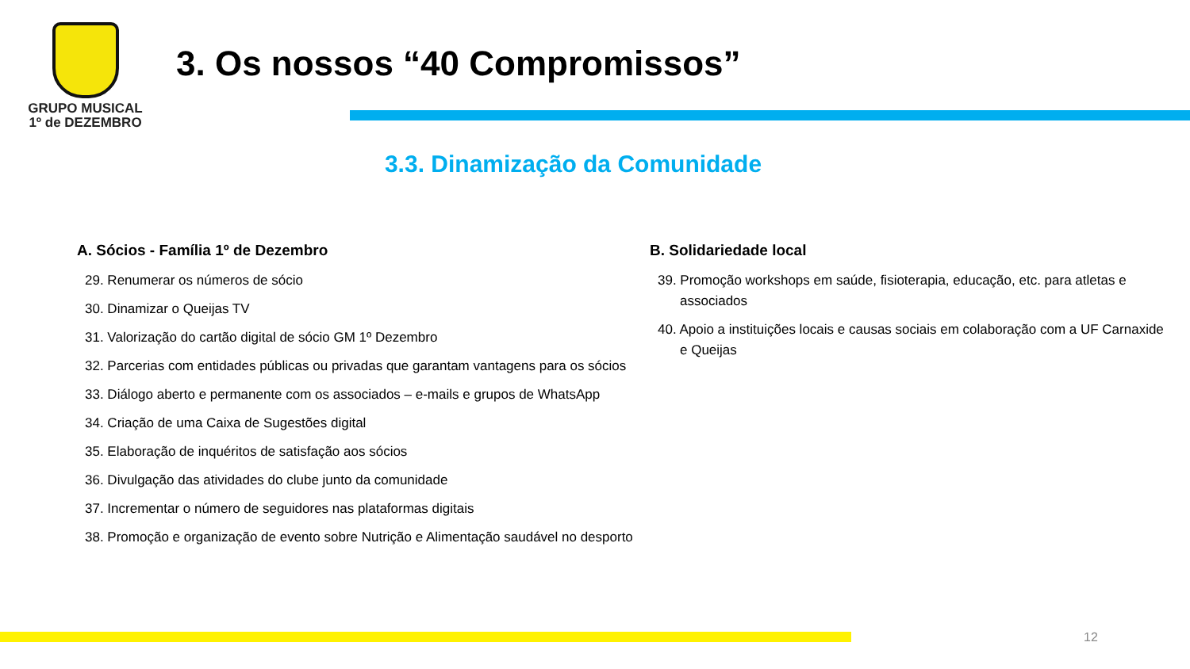GRUPO MUSICAL
1º de DEZEMBRO
3. Os nossos “40 Compromissos”
3.3. Dinamização da Comunidade
A. Sócios - Família 1º de Dezembro
29. Renumerar os números de sócio
30. Dinamizar o Queijas TV
31. Valorização do cartão digital de sócio GM 1º Dezembro
32. Parcerias com entidades públicas ou privadas que garantam vantagens para os sócios
33. Diálogo aberto e permanente com os associados – e-mails e grupos de WhatsApp
34. Criação de uma Caixa de Sugestões digital
35. Elaboração de inquéritos de satisfação aos sócios
36. Divulgação das atividades do clube junto da comunidade
37. Incrementar o número de seguidores nas plataformas digitais
38. Promoção e organização de evento sobre Nutrição e Alimentação saudável no desporto
B. Solidariedade local
39. Promoção workshops em saúde, fisioterapia, educação, etc. para atletas e associados
40. Apoio a instituições locais e causas sociais em colaboração com a UF Carnaxide e Queijas
12